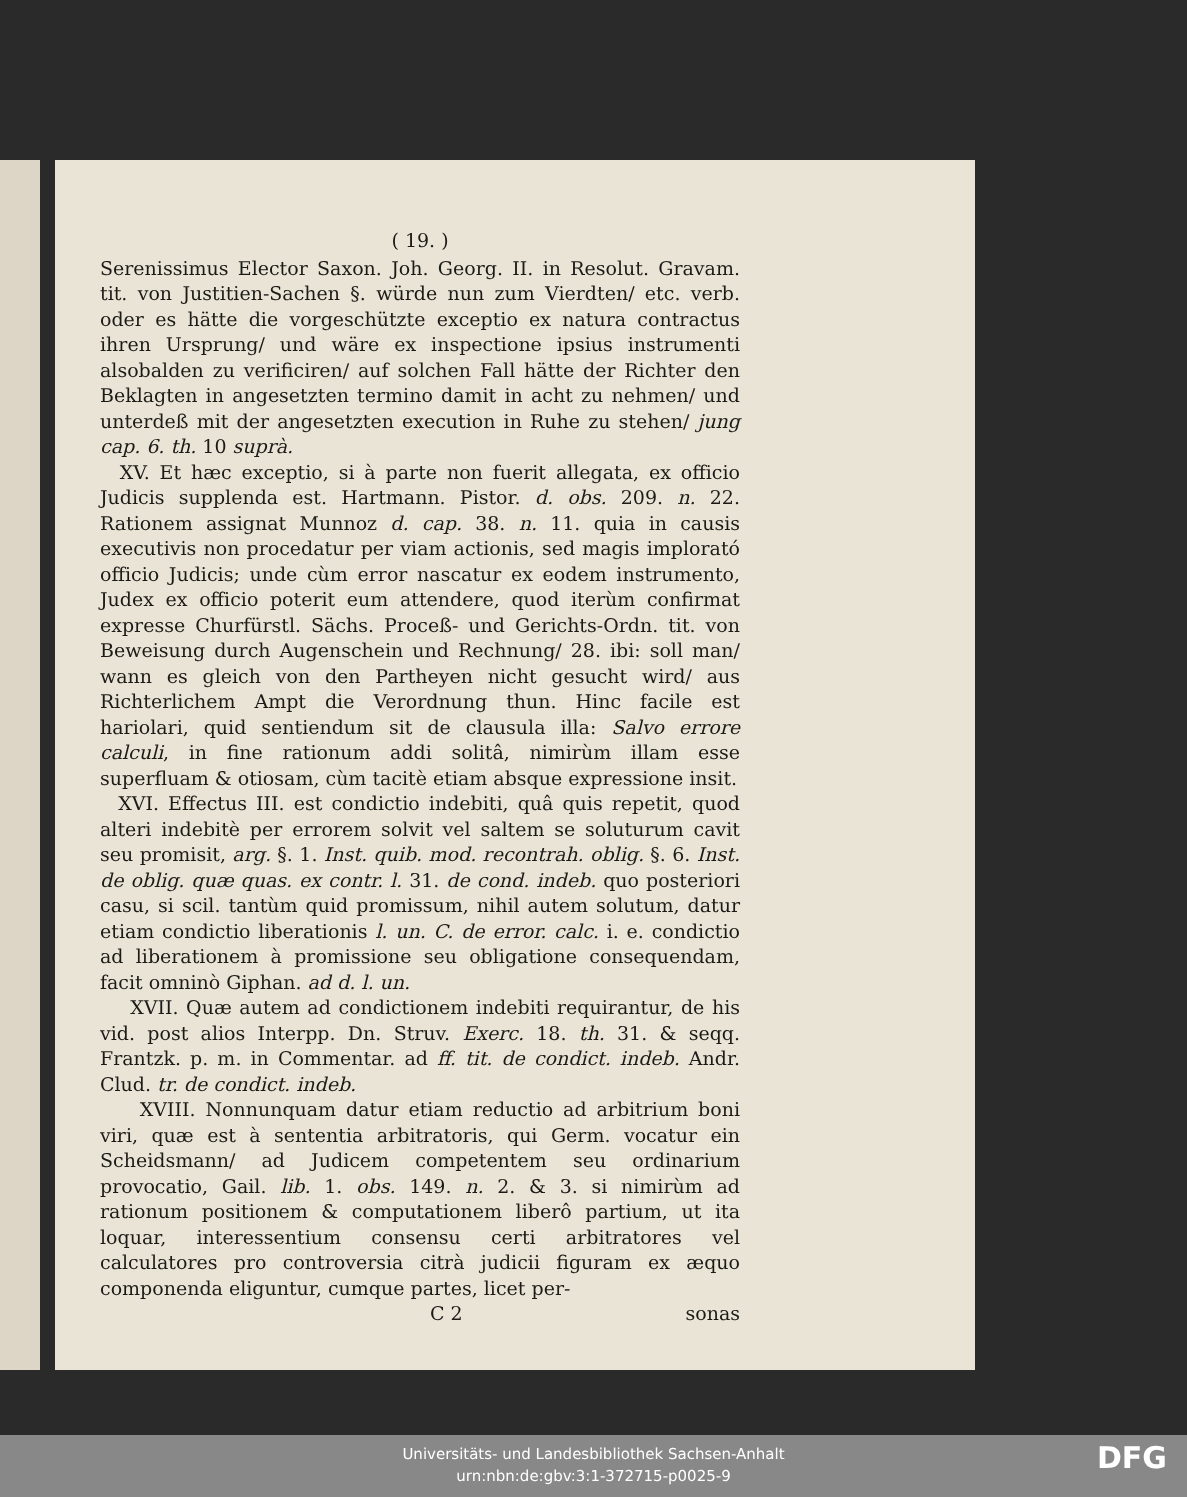( 19. )
Serenissimus Elector Saxon. Joh. Georg. II. in Resolut. Gravam. tit. von Justitien-Sachen §. würde nun zum Vierdten/ etc. verb. oder es hätte die vorgeschützte exceptio ex natura contractus ihren Ursprung/ und wäre ex inspectione ipsius instrumenti alsobalden zu verificiren/ auf solchen Fall hätte der Richter den Beklagten in angesetzten termino damit in acht zu nehmen/ und unterdeß mit der angesetzten execution in Ruhe zu stehen/ jung cap. 6. th. 10 suprà.
XV. Et hæc exceptio, si à parte non fuerit allegata, ex officio Judicis supplenda est. Hartmann. Pistor. d. obs. 209. n. 22. Rationem assignat Munnoz d. cap. 38. n. 11. quia in causis executivis non procedatur per viam actionis, sed magis implorató officio Judicis; unde cùm error nascatur ex eodem instrumento, Judex ex officio poterit eum attendere, quod iterùm confirmat expresse Churfürstl. Sächs. Proceß- und Gerichts-Ordn. tit. von Beweisung durch Augenschein und Rechnung/ 28. ibi: soll man/ wann es gleich von den Partheyen nicht gesucht wird/ aus Richterlichem Ampt die Verordnung thun. Hinc facile est hariolari, quid sentiendum sit de clausula illa: Salvo errore calculi, in fine rationum addi solitâ, nimirùm illam esse superfluam & otiosam, cùm tacitè etiam absque expressione insit.
XVI. Effectus III. est condictio indebiti, quâ quis repetit, quod alteri indebitè per errorem solvit vel saltem se soluturum cavit seu promisit, arg. §. 1. Inst. quib. mod. recontrah. oblig. §. 6. Inst. de oblig. quæ quas. ex contr. l. 31. de cond. indeb. quo posteriori casu, si scil. tantùm quid promissum, nihil autem solutum, datur etiam condictio liberationis l. un. C. de error. calc. i. e. condictio ad liberationem à promissione seu obligatione consequendam, facit omninò Giphan. ad d. l. un.
XVII. Quæ autem ad condictionem indebiti requirantur, de his vid. post alios Interpp. Dn. Struv. Exerc. 18. th. 31. & seqq. Frantzk. p. m. in Commentar. ad ff. tit. de condict. indeb. Andr. Clud. tr. de condict. indeb.
XVIII. Nonnunquam datur etiam reductio ad arbitrium boni viri, quæ est à sententia arbitratoris, qui Germ. vocatur ein Scheidsmann/ ad Judicem competentem seu ordinarium provocatio, Gail. lib. 1. obs. 149. n. 2. & 3. si nimirùm ad rationum positionem & computationem liberô partium, ut ita loquar, interessentium consensu certi arbitratores vel calculatores pro controversia citrà judicii figuram ex æquo componenda eliguntur, cumque partes, licet per-
C 2 sonas
Universitäts- und Landesbibliothek Sachsen-Anhalt
urn:nbn:de:gbv:3:1-372715-p0025-9
DFG